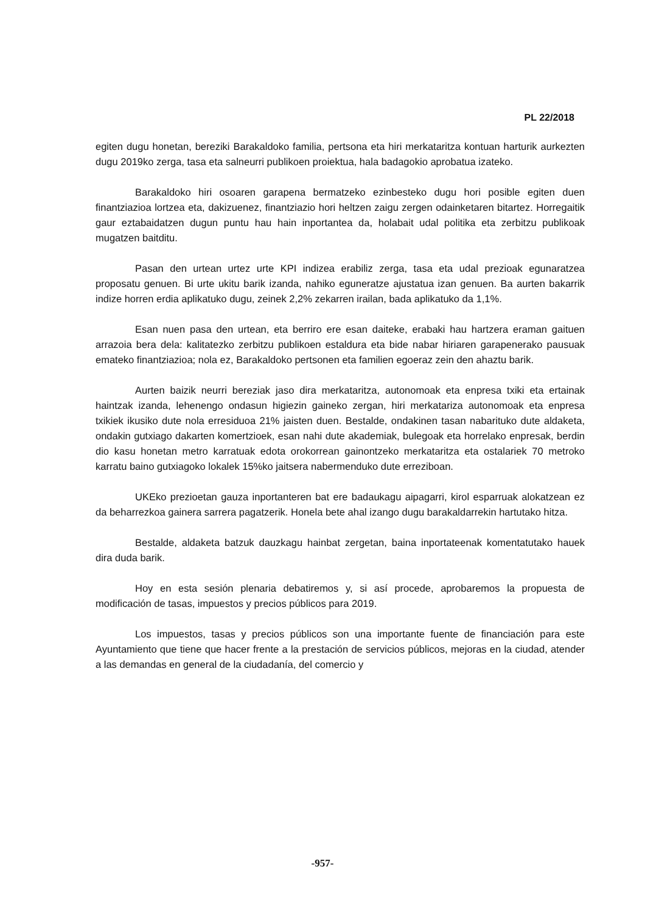PL 22/2018
egiten dugu honetan, bereziki Barakaldoko familia, pertsona eta hiri merkataritza kontuan harturik aurkezten dugu 2019ko zerga, tasa eta salneurri publikoen proiektua, hala badagokio aprobatua izateko.
Barakaldoko hiri osoaren garapena bermatzeko ezinbesteko dugu hori posible egiten duen finantziazioa lortzea eta, dakizuenez, finantziazio hori heltzen zaigu zergen odainketaren bitartez. Horregaitik gaur eztabaidatzen dugun puntu hau hain inportantea da, holabait udal politika eta zerbitzu publikoak mugatzen baitditu.
Pasan den urtean urtez urte KPI indizea erabiliz zerga, tasa eta udal prezioak egunaratzea proposatu genuen. Bi urte ukitu barik izanda, nahiko eguneratze ajustatua izan genuen. Ba aurten bakarrik indize horren erdia aplikatuko dugu, zeinek 2,2% zekarren irailan, bada aplikatuko da 1,1%.
Esan nuen pasa den urtean, eta berriro ere esan daiteke, erabaki hau hartzera eraman gaituen arrazoia bera dela: kalitatezko zerbitzu publikoen estaldura eta bide nabar hiriaren garapenerako pausuak emateko finantziazioa; nola ez, Barakaldoko pertsonen eta familien egoeraz zein den ahaztu barik.
Aurten baizik neurri bereziak jaso dira merkataritza, autonomoak eta enpresa txiki eta ertainak haintzak izanda, lehenengo ondasun higiezin gaineko zergan, hiri merkatariza autonomoak eta enpresa txikiek ikusiko dute nola erresiduoa 21% jaisten duen. Bestalde, ondakinen tasan nabarituko dute aldaketa, ondakin gutxiago dakarten komertzioek, esan nahi dute akademiak, bulegoak eta horrelako enpresak, berdin dio kasu honetan metro karratuak edota orokorrean gainontzeko merkataritza eta ostalariek 70 metroko karratu baino gutxiagoko lokalek 15%ko jaitsera nabermenduko dute erreziboan.
UKEko prezioetan gauza inportanteren bat ere badaukagu aipagarri, kirol esparruak alokatzean ez da beharrezkoa gainera sarrera pagatzerik. Honela bete ahal izango dugu barakaldarrekin hartutako hitza.
Bestalde, aldaketa batzuk dauzkagu hainbat zergetan, baina inportateenak komentatutako hauek dira duda barik.
Hoy en esta sesión plenaria debatiremos y, si así procede, aprobaremos la propuesta de modificación de tasas, impuestos y precios públicos para 2019.
Los impuestos, tasas y precios públicos son una importante fuente de financiación para este Ayuntamiento que tiene que hacer frente a la prestación de servicios públicos, mejoras en la ciudad, atender a las demandas en general de la ciudadanía, del comercio y
-957-